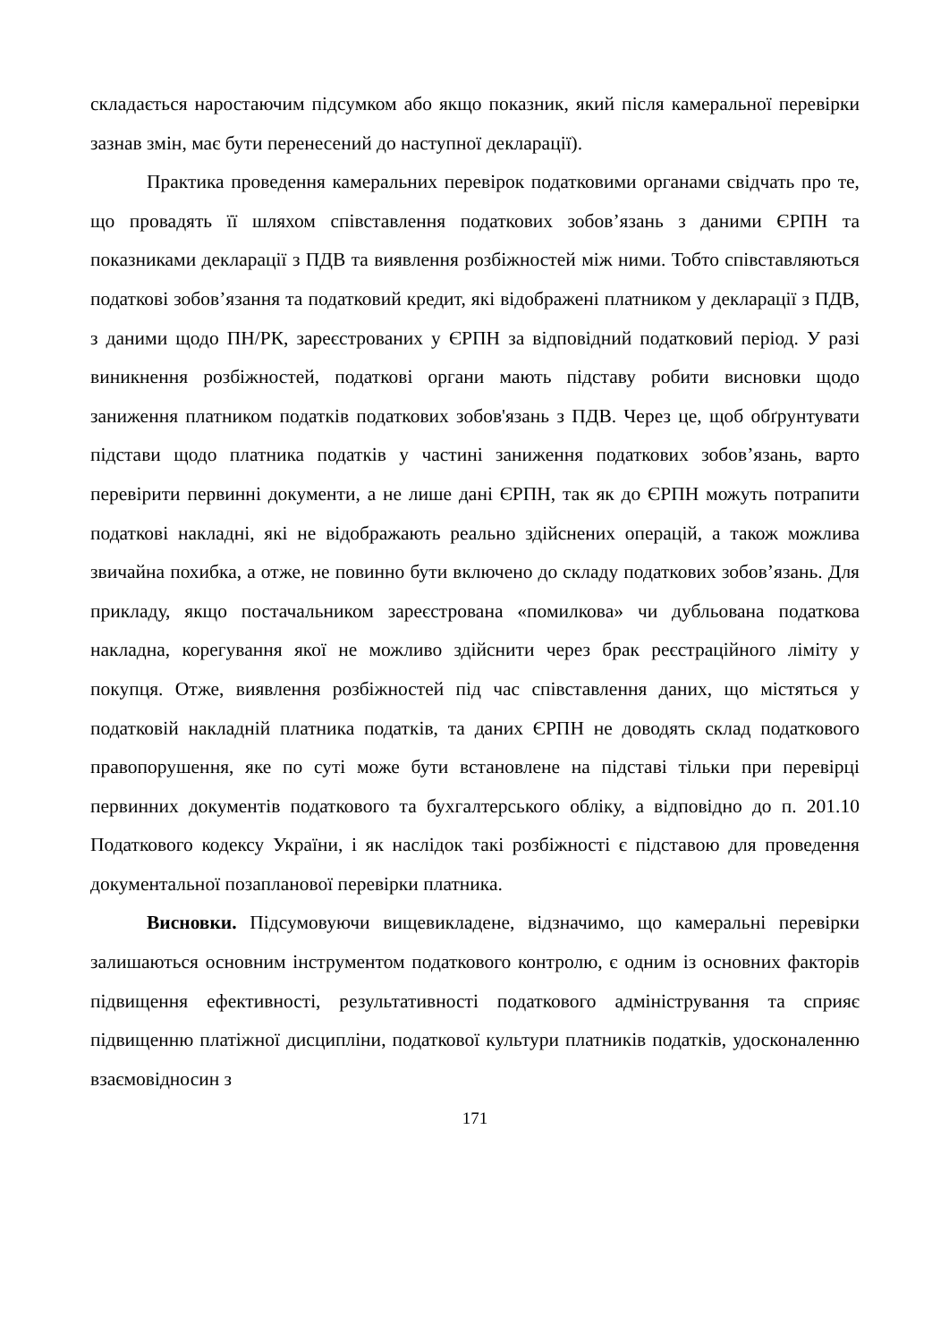складається наростаючим підсумком або якщо показник, який після камеральної перевірки зазнав змін, має бути перенесений до наступної декларації).
Практика проведення камеральних перевірок податковими органами свідчать про те, що провадять її шляхом співставлення податкових зобов’язань з даними ЄРПН та показниками декларації з ПДВ та виявлення розбіжностей між ними. Тобто співставляються податкові зобов’язання та податковий кредит, які відображені платником у декларації з ПДВ, з даними щодо ПН/РК, зареєстрованих у ЄРПН за відповідний податковий період. У разі виникнення розбіжностей, податкові органи мають підставу робити висновки щодо заниження платником податків податкових зобов'язань з ПДВ. Через це, щоб обґрунтувати підстави щодо платника податків у частині заниження податкових зобов’язань, варто перевірити первинні документи, а не лише дані ЄРПН, так як до ЄРПН можуть потрапити податкові накладні, які не відображають реально здійснених операцій, а також можлива звичайна похибка, а отже, не повинно бути включено до складу податкових зобов’язань. Для прикладу, якщо постачальником зареєстрована «помилкова» чи дубльована податкова накладна, корегування якої не можливо здійснити через брак реєстраційного ліміту у покупця. Отже, виявлення розбіжностей під час співставлення даних, що містяться у податковій накладній платника податків, та даних ЄРПН не доводять склад податкового правопорушення, яке по суті може бути встановлене на підставі тільки при перевірці первинних документів податкового та бухгалтерського обліку, а відповідно до п. 201.10 Податкового кодексу України, і як наслідок такі розбіжності є підставою для проведення документальної позапланової перевірки платника.
Висновки. Підсумовуючи вищевикладене, відзначимо, що камеральні перевірки залишаються основним інструментом податкового контролю, є одним із основних факторів підвищення ефективності, результативності податкового адміністрування та сприяє підвищенню платіжної дисципліни, податкової культури платників податків, удосконаленню взаємовідносин з
171